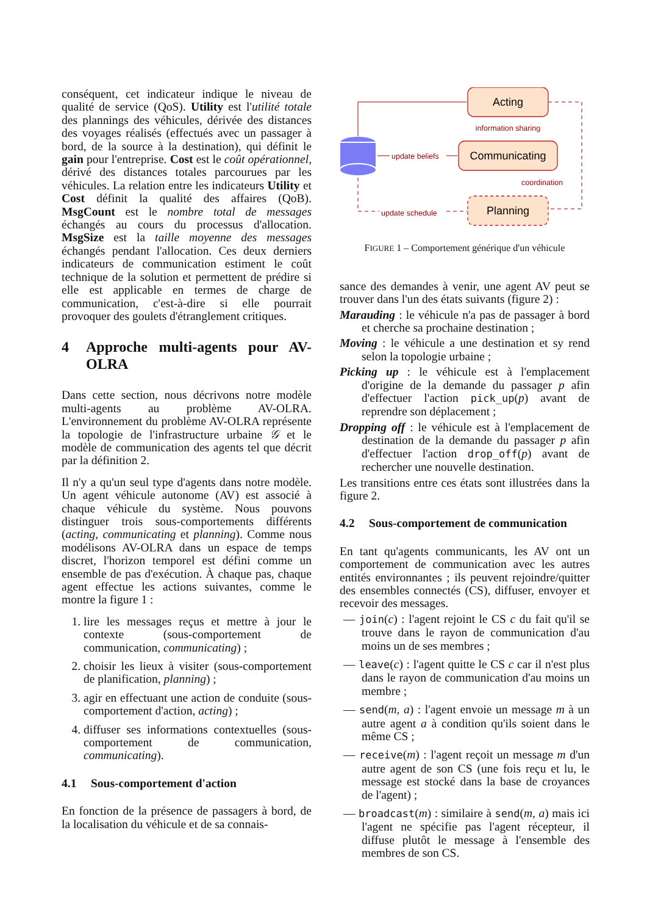conséquent, cet indicateur indique le niveau de qualité de service (QoS). Utility est l'utilité totale des plannings des véhicules, dérivée des distances des voyages réalisés (effectués avec un passager à bord, de la source à la destination), qui définit le gain pour l'entreprise. Cost est le coût opérationnel, dérivé des distances totales parcourues par les véhicules. La relation entre les indicateurs Utility et Cost définit la qualité des affaires (QoB). MsgCount est le nombre total de messages échangés au cours du processus d'allocation. MsgSize est la taille moyenne des messages échangés pendant l'allocation. Ces deux derniers indicateurs de communication estiment le coût technique de la solution et permettent de prédire si elle est applicable en termes de charge de communication, c'est-à-dire si elle pourrait provoquer des goulets d'étranglement critiques.
4 Approche multi-agents pour AV-OLRA
Dans cette section, nous décrivons notre modèle multi-agents au problème AV-OLRA. L'environnement du problème AV-OLRA représente la topologie de l'infrastructure urbaine 𝒢 et le modèle de communication des agents tel que décrit par la définition 2.
Il n'y a qu'un seul type d'agents dans notre modèle. Un agent véhicule autonome (AV) est associé à chaque véhicule du système. Nous pouvons distinguer trois sous-comportements différents (acting, communicating et planning). Comme nous modélisons AV-OLRA dans un espace de temps discret, l'horizon temporel est défini comme un ensemble de pas d'exécution. À chaque pas, chaque agent effectue les actions suivantes, comme le montre la figure 1 :
1. lire les messages reçus et mettre à jour le contexte (sous-comportement de communication, communicating) ;
2. choisir les lieux à visiter (sous-comportement de planification, planning) ;
3. agir en effectuant une action de conduite (sous-comportement d'action, acting) ;
4. diffuser ses informations contextuelles (sous-comportement de communication, communicating).
4.1 Sous-comportement d'action
En fonction de la présence de passagers à bord, de la localisation du véhicule et de sa connais-
Acting
Communicating
Planning
information sharing
update beliefs
coordination
update schedule
FIGURE 1 – Comportement générique d'un véhicule
sance des demandes à venir, une agent AV peut se trouver dans l'un des états suivants (figure 2) :
Marauding : le véhicule n'a pas de passager à bord et cherche sa prochaine destination ;
Moving : le véhicule a une destination et sy rend selon la topologie urbaine ;
Picking up : le véhicule est à l'emplacement d'origine de la demande du passager p afin d'effectuer l'action pick_up(p) avant de reprendre son déplacement ;
Dropping off : le véhicule est à l'emplacement de destination de la demande du passager p afin d'effectuer l'action drop_off(p) avant de rechercher une nouvelle destination.
Les transitions entre ces états sont illustrées dans la figure 2.
4.2 Sous-comportement de communication
En tant qu'agents communicants, les AV ont un comportement de communication avec les autres entités environnantes ; ils peuvent rejoindre/quitter des ensembles connectés (CS), diffuser, envoyer et recevoir des messages.
— join(c) : l'agent rejoint le CS c du fait qu'il se trouve dans le rayon de communication d'au moins un de ses membres ;
— leave(c) : l'agent quitte le CS c car il n'est plus dans le rayon de communication d'au moins un membre ;
— send(m, a) : l'agent envoie un message m à un autre agent a à condition qu'ils soient dans le même CS ;
— receive(m) : l'agent reçoit un message m d'un autre agent de son CS (une fois reçu et lu, le message est stocké dans la base de croyances de l'agent) ;
— broadcast(m) : similaire à send(m, a) mais ici l'agent ne spécifie pas l'agent récepteur, il diffuse plutôt le message à l'ensemble des membres de son CS.